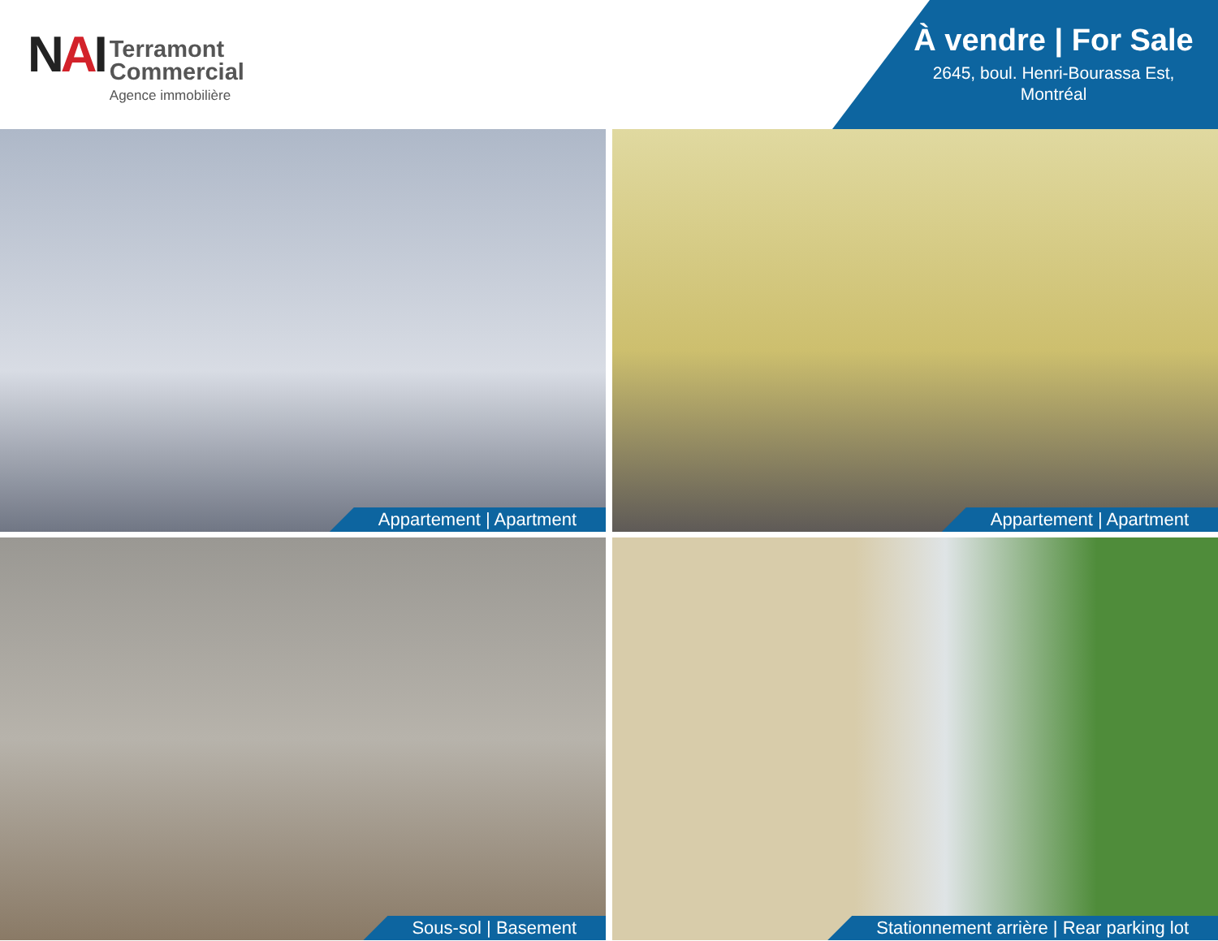NAI
Terramont
Commercial
Agence immobilière
À vendre | For Sale
2645, boul. Henri-Bourassa Est,
Montréal
Appartement | Apartment
Appartement | Apartment
Sous-sol | Basement
Stationnement arrière | Rear parking lot